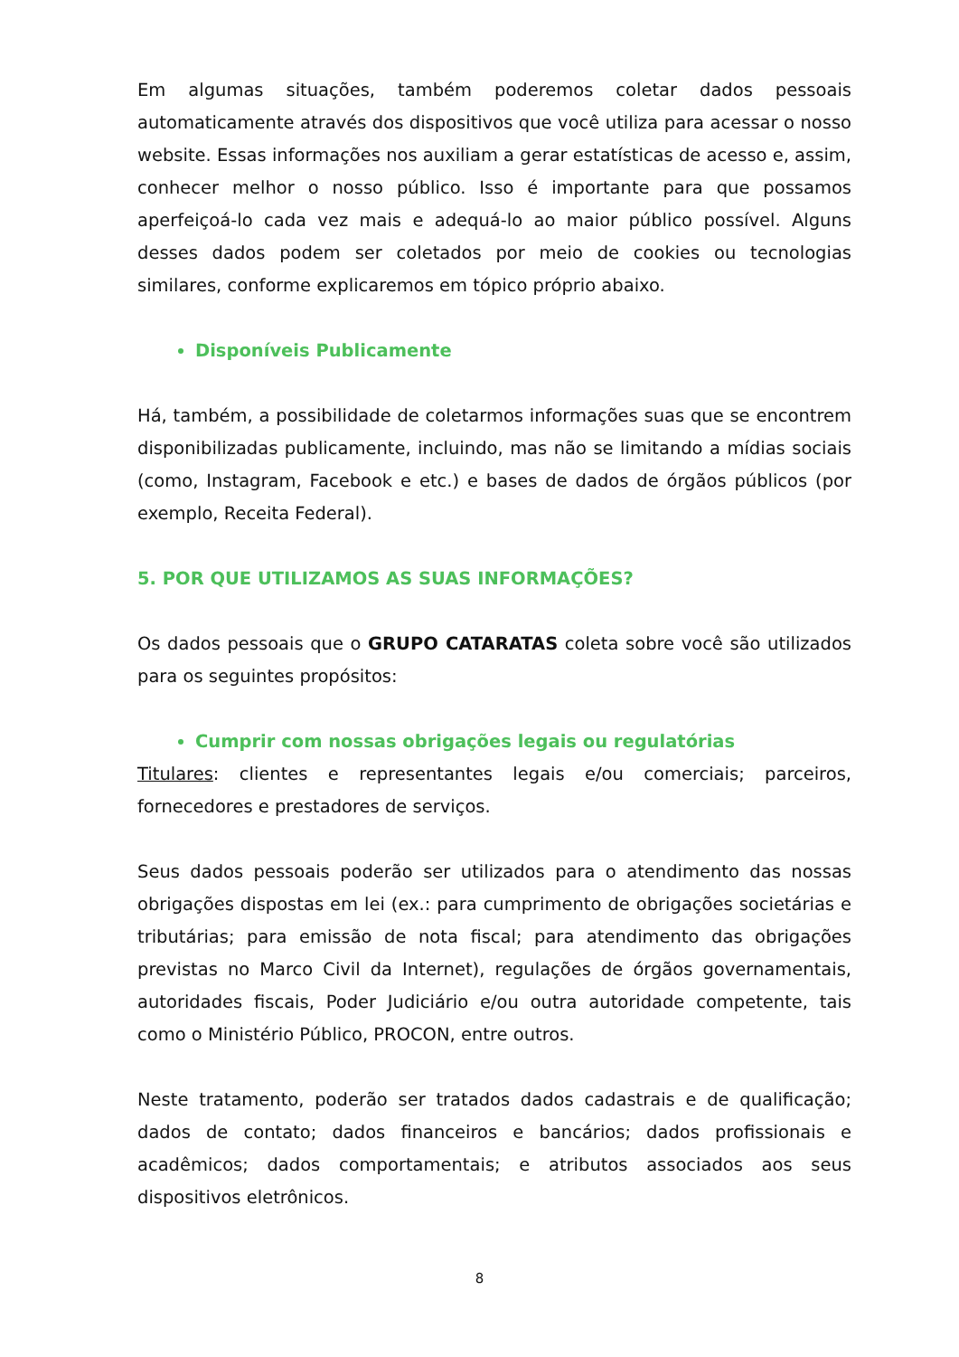Em algumas situações, também poderemos coletar dados pessoais automaticamente através dos dispositivos que você utiliza para acessar o nosso website. Essas informações nos auxiliam a gerar estatísticas de acesso e, assim, conhecer melhor o nosso público. Isso é importante para que possamos aperfeiçoá-lo cada vez mais e adequá-lo ao maior público possível. Alguns desses dados podem ser coletados por meio de cookies ou tecnologias similares, conforme explicaremos em tópico próprio abaixo.
Disponíveis Publicamente
Há, também, a possibilidade de coletarmos informações suas que se encontrem disponibilizadas publicamente, incluindo, mas não se limitando a mídias sociais (como, Instagram, Facebook e etc.) e bases de dados de órgãos públicos (por exemplo, Receita Federal).
5. POR QUE UTILIZAMOS AS SUAS INFORMAÇÕES?
Os dados pessoais que o GRUPO CATARATAS coleta sobre você são utilizados para os seguintes propósitos:
Cumprir com nossas obrigações legais ou regulatórias
Titulares: clientes e representantes legais e/ou comerciais; parceiros, fornecedores e prestadores de serviços.
Seus dados pessoais poderão ser utilizados para o atendimento das nossas obrigações dispostas em lei (ex.: para cumprimento de obrigações societárias e tributárias; para emissão de nota fiscal; para atendimento das obrigações previstas no Marco Civil da Internet), regulações de órgãos governamentais, autoridades fiscais, Poder Judiciário e/ou outra autoridade competente, tais como o Ministério Público, PROCON, entre outros.
Neste tratamento, poderão ser tratados dados cadastrais e de qualificação; dados de contato; dados financeiros e bancários; dados profissionais e acadêmicos; dados comportamentais; e atributos associados aos seus dispositivos eletrônicos.
8